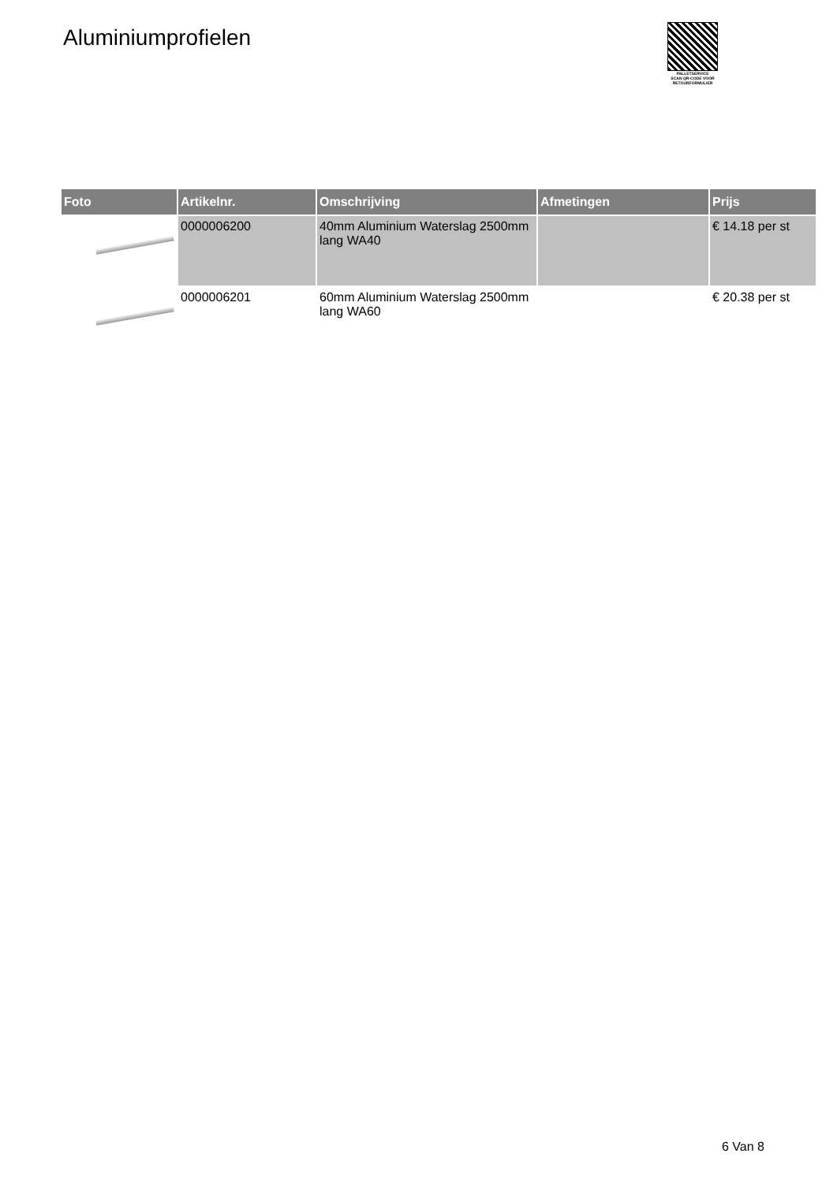Aluminiumprofielen
PALLETSERVICE
SCAN QR-CODE VOOR RETOURFORMULIER
| Foto | Artikelnr. | Omschrijving | Afmetingen | Prijs |
| --- | --- | --- | --- | --- |
| | 0000006200 | 40mm Aluminium Waterslag 2500mm lang WA40 | | € 14.18 per st |
| | 0000006201 | 60mm Aluminium Waterslag 2500mm lang WA60 | | € 20.38 per st |
6 Van 8